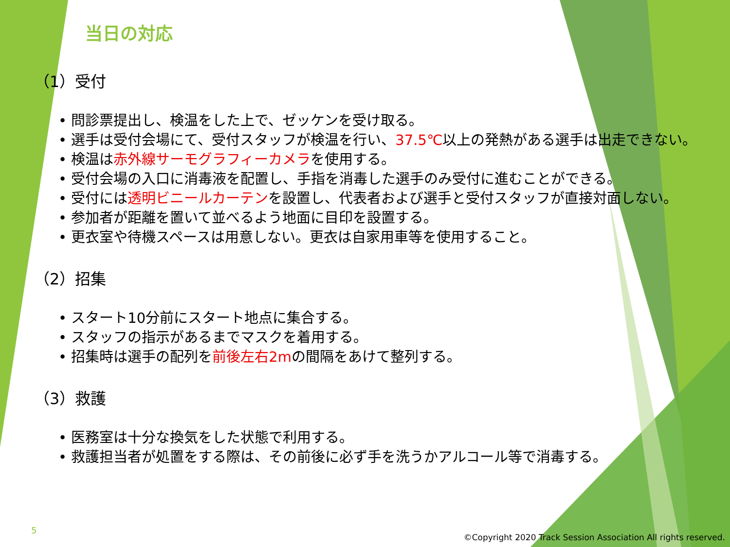当日の対応
（1）受付
• 問診票提出し、検温をした上で、ゼッケンを受け取る。
• 選手は受付会場にて、受付スタッフが検温を行い、37.5℃以上の発熱がある選手は出走できない。
• 検温は赤外線サーモグラフィーカメラを使用する。
• 受付会場の入口に消毒液を配置し、手指を消毒した選手のみ受付に進むことができる。
• 受付には透明ビニールカーテンを設置し、代表者および選手と受付スタッフが直接対面しない。
• 参加者が距離を置いて並べるよう地面に目印を設置する。
• 更衣室や待機スペースは用意しない。更衣は自家用車等を使用すること。
（2）招集
• スタート10分前にスタート地点に集合する。
• スタッフの指示があるまでマスクを着用する。
• 招集時は選手の配列を前後左右2mの間隔をあけて整列する。
（3）救護
• 医務室は十分な換気をした状態で利用する。
• 救護担当者が処置をする際は、その前後に必ず手を洗うかアルコール等で消毒する。
5
©Copyright 2020 Track Session Association All rights reserved.